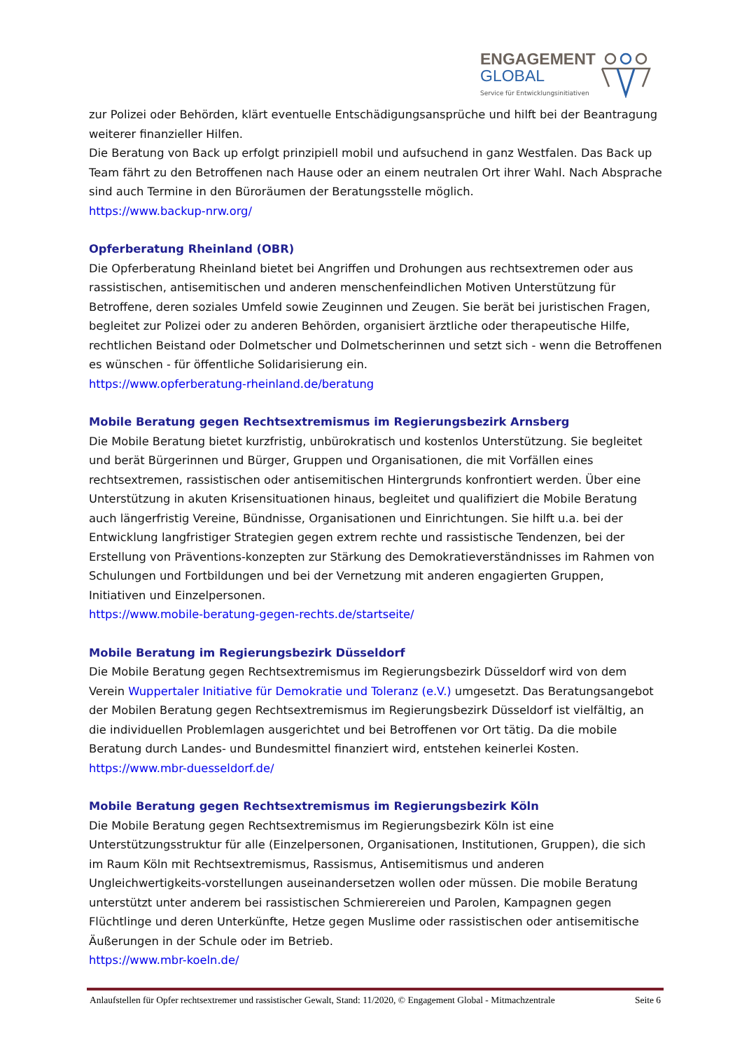ENGAGEMENT
GLOBAL
Service für Entwicklungsinitiativen
zur Polizei oder Behörden, klärt eventuelle Entschädigungsansprüche und hilft bei der Beantragung weiterer finanzieller Hilfen.
Die Beratung von Back up erfolgt prinzipiell mobil und aufsuchend in ganz Westfalen. Das Back up Team fährt zu den Betroffenen nach Hause oder an einem neutralen Ort ihrer Wahl. Nach Absprache sind auch Termine in den Büroräumen der Beratungsstelle möglich.
https://www.backup-nrw.org/
Opferberatung Rheinland (OBR)
Die Opferberatung Rheinland bietet bei Angriffen und Drohungen aus rechtsextremen oder aus rassistischen, antisemitischen und anderen menschenfeindlichen Motiven Unterstützung für Betroffene, deren soziales Umfeld sowie Zeuginnen und Zeugen. Sie berät bei juristischen Fragen, begleitet zur Polizei oder zu anderen Behörden, organisiert ärztliche oder therapeutische Hilfe, rechtlichen Beistand oder Dolmetscher und Dolmetscherinnen und setzt sich - wenn die Betroffenen es wünschen - für öffentliche Solidarisierung ein.
https://www.opferberatung-rheinland.de/beratung
Mobile Beratung gegen Rechtsextremismus im Regierungsbezirk Arnsberg
Die Mobile Beratung bietet kurzfristig, unbürokratisch und kostenlos Unterstützung. Sie begleitet und berät Bürgerinnen und Bürger, Gruppen und Organisationen, die mit Vorfällen eines rechtsextremen, rassistischen oder antisemitischen Hintergrunds konfrontiert werden. Über eine Unterstützung in akuten Krisensituationen hinaus, begleitet und qualifiziert die Mobile Beratung auch längerfristig Vereine, Bündnisse, Organisationen und Einrichtungen. Sie hilft u.a. bei der Entwicklung langfristiger Strategien gegen extrem rechte und rassistische Tendenzen, bei der Erstellung von Präventions-konzepten zur Stärkung des Demokratieverständnisses im Rahmen von Schulungen und Fortbildungen und bei der Vernetzung mit anderen engagierten Gruppen, Initiativen und Einzelpersonen.
https://www.mobile-beratung-gegen-rechts.de/startseite/
Mobile Beratung im Regierungsbezirk Düsseldorf
Die Mobile Beratung gegen Rechtsextremismus im Regierungsbezirk Düsseldorf wird von dem Verein Wuppertaler Initiative für Demokratie und Toleranz (e.V.) umgesetzt. Das Beratungsangebot der Mobilen Beratung gegen Rechtsextremismus im Regierungsbezirk Düsseldorf ist vielfältig, an die individuellen Problemlagen ausgerichtet und bei Betroffenen vor Ort tätig. Da die mobile Beratung durch Landes- und Bundesmittel finanziert wird, entstehen keinerlei Kosten.
https://www.mbr-duesseldorf.de/
Mobile Beratung gegen Rechtsextremismus im Regierungsbezirk Köln
Die Mobile Beratung gegen Rechtsextremismus im Regierungsbezirk Köln ist eine Unterstützungsstruktur für alle (Einzelpersonen, Organisationen, Institutionen, Gruppen), die sich im Raum Köln mit Rechtsextremismus, Rassismus, Antisemitismus und anderen Ungleichwertigkeits-vorstellungen auseinandersetzen wollen oder müssen. Die mobile Beratung unterstützt unter anderem bei rassistischen Schmierereien und Parolen, Kampagnen gegen Flüchtlinge und deren Unterkünfte, Hetze gegen Muslime oder rassistischen oder antisemitische Äußerungen in der Schule oder im Betrieb.
https://www.mbr-koeln.de/
Anlaufstellen für Opfer rechtsextremer und rassistischer Gewalt, Stand: 11/2020, © Engagement Global - Mitmachzentrale Seite 6